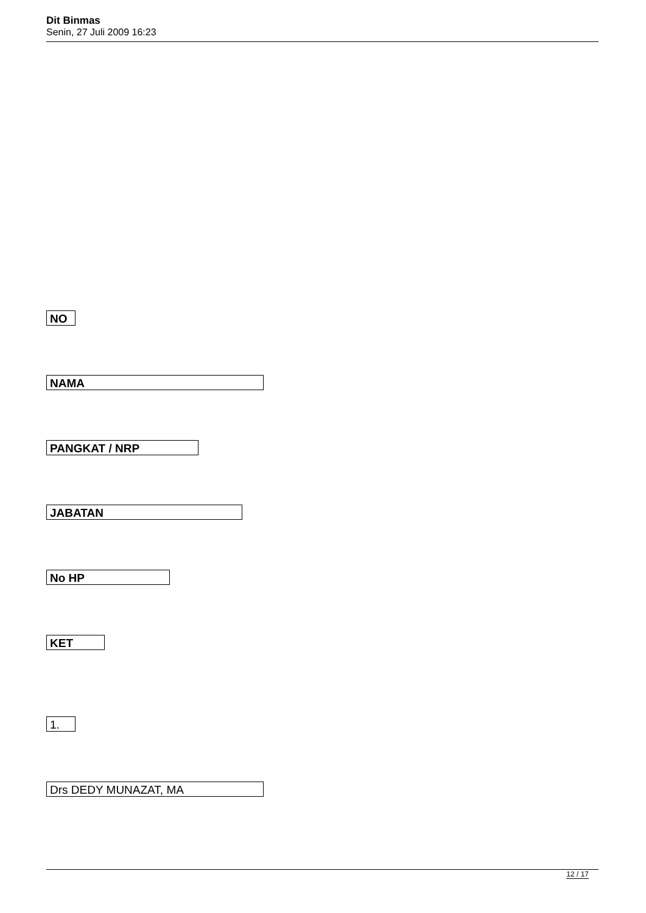Dit Binmas
Senin, 27 Juli 2009 16:23
NO
NAMA
PANGKAT / NRP
JABATAN
No HP
KET
1.
Drs DEDY MUNAZAT, MA
12 / 17